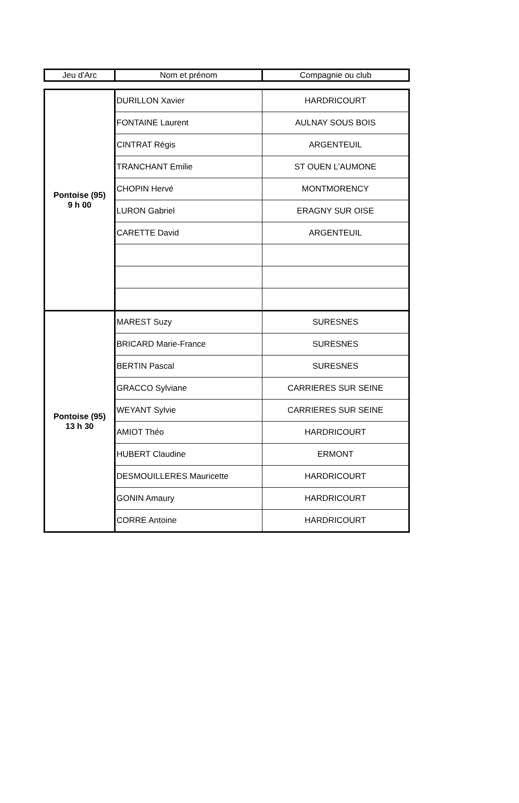| Jeu d'Arc | Nom et prénom | Compagnie ou club |
| Pontoise (95) 9 h 00 | DURILLON Xavier | HARDRICOURT |
| | FONTAINE Laurent | AULNAY SOUS BOIS |
| | CINTRAT Régis | ARGENTEUIL |
| | TRANCHANT Emilie | ST OUEN L'AUMONE |
| | CHOPIN Hervé | MONTMORENCY |
| | LURON Gabriel | ERAGNY SUR OISE |
| | CARETTE David | ARGENTEUIL |
| Pontoise (95) 13 h 30 | MAREST Suzy | SURESNES |
| | BRICARD Marie-France | SURESNES |
| | BERTIN Pascal | SURESNES |
| | GRACCO Sylviane | CARRIERES SUR SEINE |
| | WEYANT Sylvie | CARRIERES SUR SEINE |
| | AMIOT Théo | HARDRICOURT |
| | HUBERT Claudine | ERMONT |
| | DESMOUILLERES Mauricette | HARDRICOURT |
| | GONIN Amaury | HARDRICOURT |
| | CORRE Antoine | HARDRICOURT |